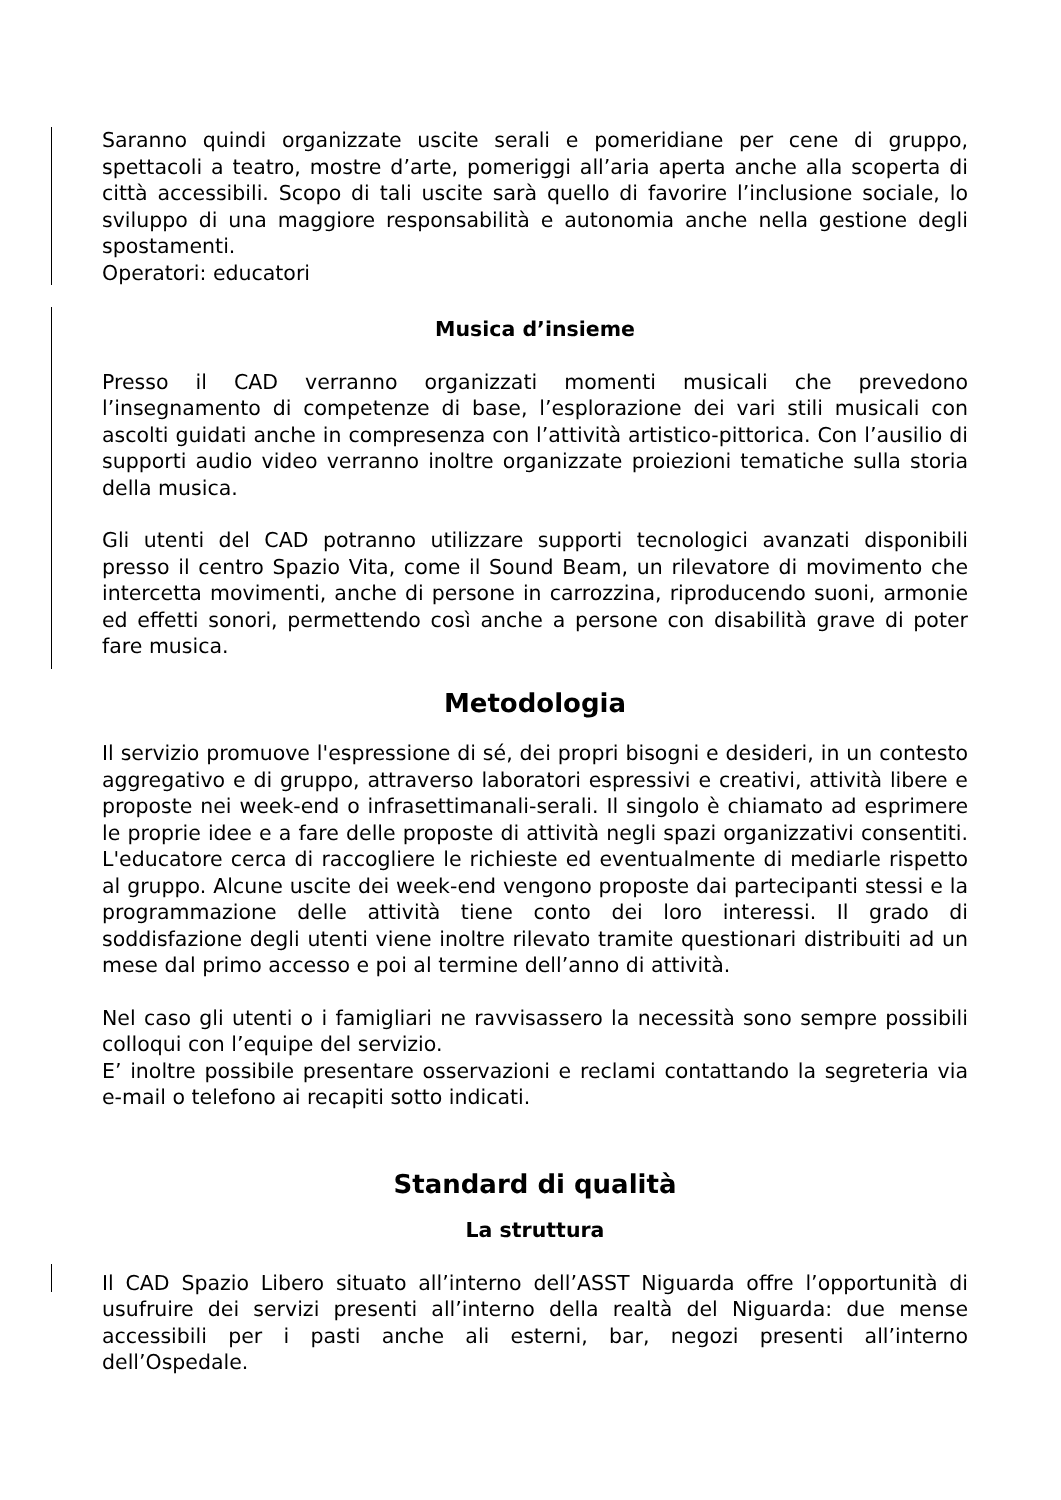Saranno quindi organizzate uscite serali e pomeridiane per cene di gruppo, spettacoli a teatro, mostre d’arte, pomeriggi all’aria aperta anche alla scoperta di città accessibili. Scopo di tali uscite sarà quello di favorire l’inclusione sociale, lo sviluppo di una maggiore responsabilità e autonomia anche nella gestione degli spostamenti.
Operatori: educatori
Musica d’insieme
Presso il CAD verranno organizzati momenti musicali che prevedono l’insegnamento di competenze di base, l’esplorazione dei vari stili musicali con ascolti guidati anche in compresenza con l’attività artistico-pittorica. Con l’ausilio di supporti audio video verranno inoltre organizzate proiezioni tematiche sulla storia della musica.
Gli utenti del CAD potranno utilizzare supporti tecnologici avanzati disponibili presso il centro Spazio Vita, come il Sound Beam, un rilevatore di movimento che intercetta movimenti, anche di persone in carrozzina, riproducendo suoni, armonie ed effetti sonori, permettendo così anche a persone con disabilità grave di poter fare musica.
Metodologia
Il servizio promuove l'espressione di sé, dei propri bisogni e desideri, in un contesto aggregativo e di gruppo, attraverso laboratori espressivi e creativi, attività libere e proposte nei week-end o infrasettimanali-serali. Il singolo è chiamato ad esprimere le proprie idee e a fare delle proposte di attività negli spazi organizzativi consentiti. L'educatore cerca di raccogliere le richieste ed eventualmente di mediarle rispetto al gruppo. Alcune uscite dei week-end vengono proposte dai partecipanti stessi e la programmazione delle attività tiene conto dei loro interessi. Il grado di soddisfazione degli utenti viene inoltre rilevato tramite questionari distribuiti ad un mese dal primo accesso e poi al termine dell’anno di attività.
Nel caso gli utenti o i famigliari ne ravvisassero la necessità sono sempre possibili colloqui con l’equipe del servizio.
E’ inoltre possibile presentare osservazioni e reclami contattando la segreteria via e-mail o telefono ai recapiti sotto indicati.
Standard di qualità
La struttura
Il CAD Spazio Libero situato all’interno dell’ASST Niguarda offre l’opportunità di usufruire dei servizi presenti all’interno della realtà del Niguarda: due mense accessibili per i pasti anche ali esterni, bar, negozi presenti all’interno dell’Ospedale.